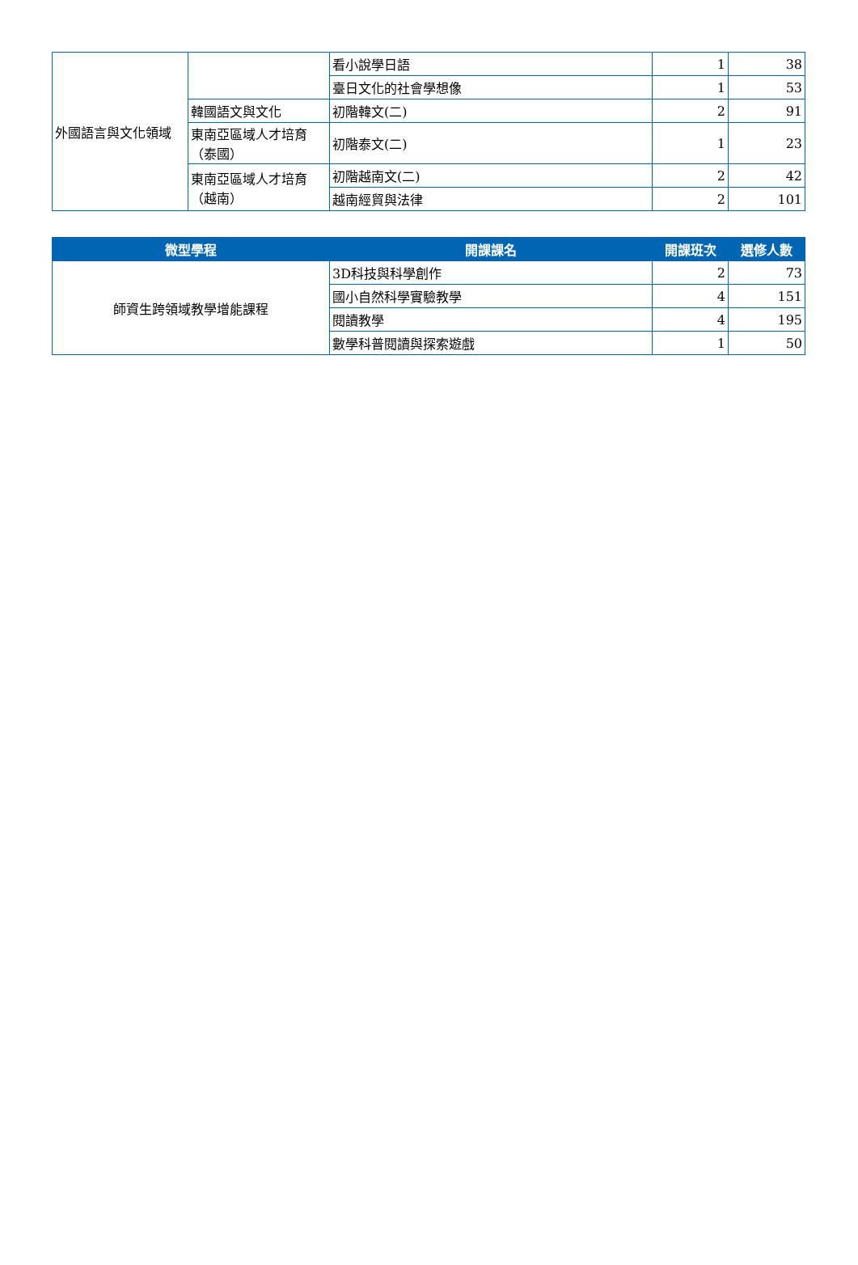| 外國語言與文化領域 | | 看小說學日語 | 1 | 38 |
| | | 臺日文化的社會學想像 | 1 | 53 |
| | 韓國語文與文化 | 初階韓文(二) | 2 | 91 |
| | 東南亞區域人才培育（泰國） | 初階泰文(二) | 1 | 23 |
| | 東南亞區域人才培育（越南） | 初階越南文(二) | 2 | 42 |
| | | 越南經貿與法律 | 2 | 101 |
| 微型學程 | 開課課名 | 開課班次 | 選修人數 |
| --- | --- | --- | --- |
| 師資生跨領域教學增能課程 | 3D科技與科學創作 | 2 | 73 |
| | 國小自然科學實驗教學 | 4 | 151 |
| | 閱讀教學 | 4 | 195 |
| | 數學科普閱讀與探索遊戲 | 1 | 50 |